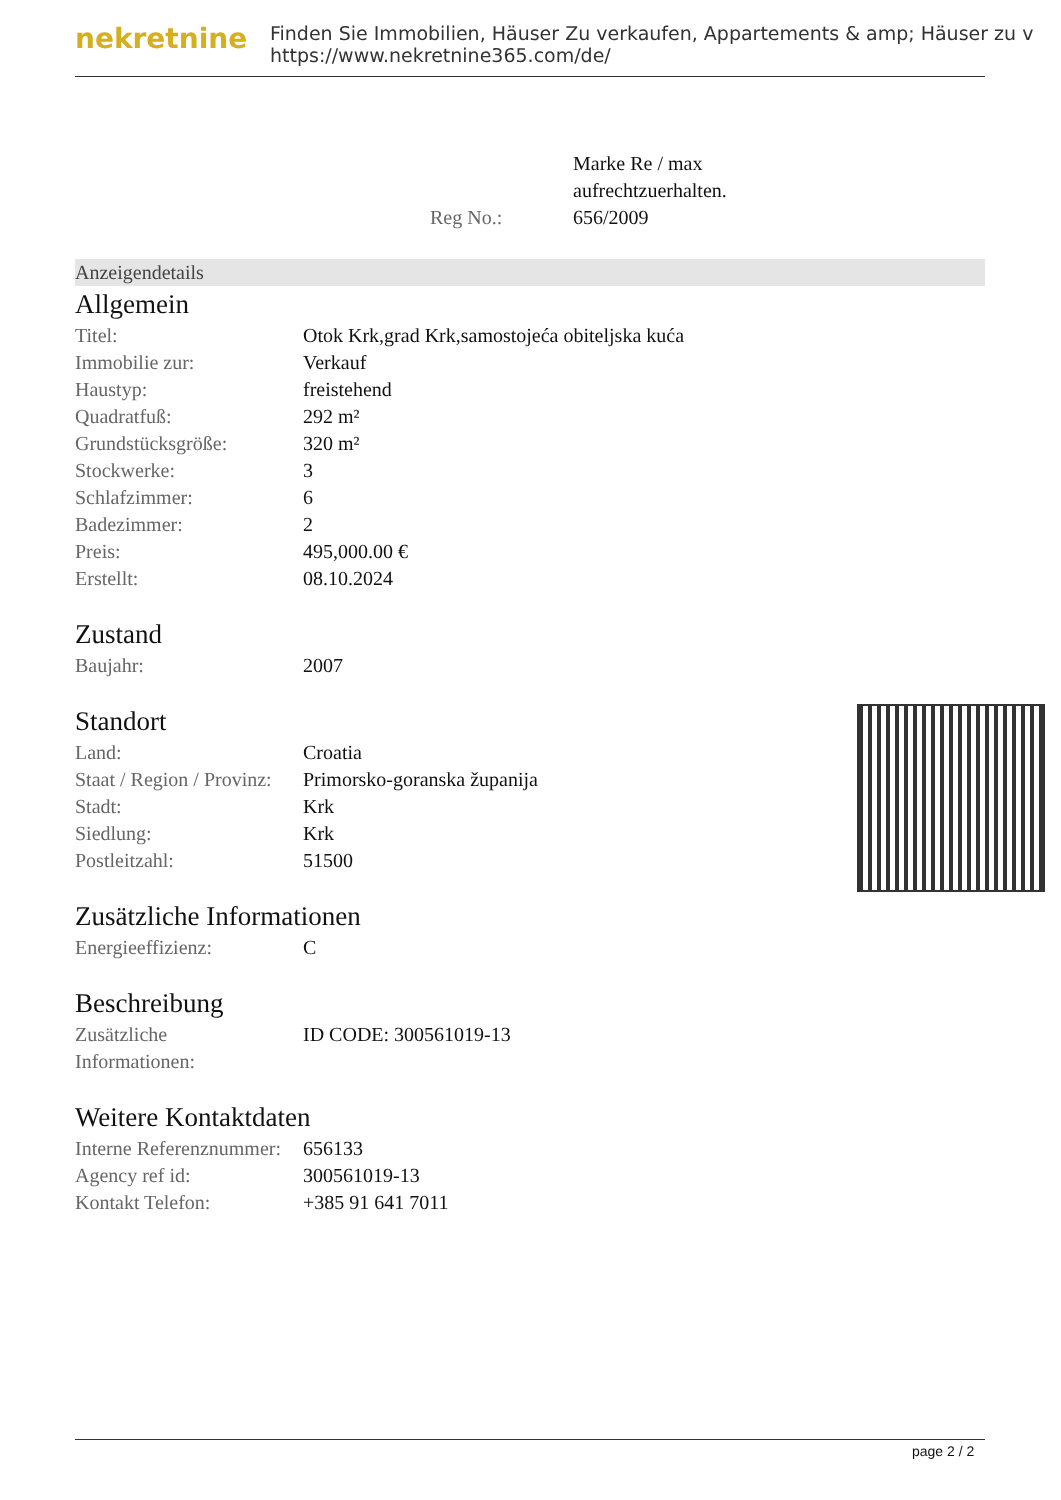nekretnine
Finden Sie Immobilien, Häuser Zu verkaufen, Appartements & amp; Häuser zu v
https://www.nekretnine365.com/de/
| | Marke Re / max aufrechtzuerhalten. |
| Reg No.: | 656/2009 |
Anzeigendetails
Allgemein
| Titel: | Otok Krk,grad Krk,samostojeća obiteljska kuća |
| Immobilie zur: | Verkauf |
| Haustyp: | freistehend |
| Quadratfuß: | 292 m² |
| Grundstücksgröße: | 320 m² |
| Stockwerke: | 3 |
| Schlafzimmer: | 6 |
| Badezimmer: | 2 |
| Preis: | 495,000.00 € |
| Erstellt: | 08.10.2024 |
Zustand
| Baujahr: | 2007 |
Standort
| Land: | Croatia |
| Staat / Region / Provinz: | Primorsko-goranska županija |
| Stadt: | Krk |
| Siedlung: | Krk |
| Postleitzahl: | 51500 |
Zusätzliche Informationen
| Energieeffizienz: | C |
Beschreibung
| Zusätzliche Informationen: | ID CODE: 300561019-13 |
Weitere Kontaktdaten
| Interne Referenznummer: | 656133 |
| Agency ref id: | 300561019-13 |
| Kontakt Telefon: | +385 91 641 7011 |
page 2 / 2